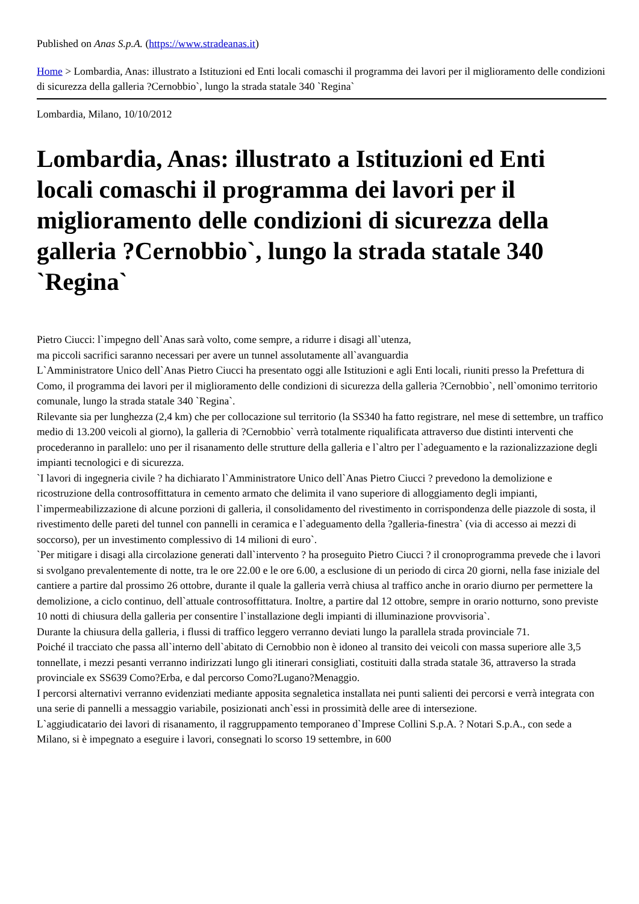Published on Anas S.p.A. (https://www.stradeanas.it)
Home > Lombardia, Anas: illustrato a Istituzioni ed Enti locali comaschi il programma dei lavori per il miglioramento delle condizioni di sicurezza della galleria ?Cernobbio`, lungo la strada statale 340 `Regina`
Lombardia, Milano, 10/10/2012
Lombardia, Anas: illustrato a Istituzioni ed Enti locali comaschi il programma dei lavori per il miglioramento delle condizioni di sicurezza della galleria ?Cernobbio`, lungo la strada statale 340 `Regina`
Pietro Ciucci: l`impegno dell`Anas sarà volto, come sempre, a ridurre i disagi all`utenza,
ma piccoli sacrifici saranno necessari per avere un tunnel assolutamente all`avanguardia
L`Amministratore Unico dell`Anas Pietro Ciucci ha presentato oggi alle Istituzioni e agli Enti locali, riuniti presso la Prefettura di Como, il programma dei lavori per il miglioramento delle condizioni di sicurezza della galleria ?Cernobbio`, nell`omonimo territorio comunale, lungo la strada statale 340 `Regina`.
Rilevante sia per lunghezza (2,4 km) che per collocazione sul territorio (la SS340 ha fatto registrare, nel mese di settembre, un traffico medio di 13.200 veicoli al giorno), la galleria di ?Cernobbio` verrà totalmente riqualificata attraverso due distinti interventi che procederanno in parallelo: uno per il risanamento delle strutture della galleria e l`altro per l`adeguamento e la razionalizzazione degli impianti tecnologici e di sicurezza.
`I lavori di ingegneria civile ? ha dichiarato l`Amministratore Unico dell`Anas Pietro Ciucci ? prevedono la demolizione e ricostruzione della controsoffittatura in cemento armato che delimita il vano superiore di alloggiamento degli impianti, l`impermeabilizzazione di alcune porzioni di galleria, il consolidamento del rivestimento in corrispondenza delle piazzole di sosta, il rivestimento delle pareti del tunnel con pannelli in ceramica e l`adeguamento della ?galleria-finestra` (via di accesso ai mezzi di soccorso), per un investimento complessivo di 14 milioni di euro`.
`Per mitigare i disagi alla circolazione generati dall`intervento ? ha proseguito Pietro Ciucci ? il cronoprogramma prevede che i lavori si svolgano prevalentemente di notte, tra le ore 22.00 e le ore 6.00, a esclusione di un periodo di circa 20 giorni, nella fase iniziale del cantiere a partire dal prossimo 26 ottobre, durante il quale la galleria verrà chiusa al traffico anche in orario diurno per permettere la demolizione, a ciclo continuo, dell`attuale controsoffittatura. Inoltre, a partire dal 12 ottobre, sempre in orario notturno, sono previste 10 notti di chiusura della galleria per consentire l`installazione degli impianti di illuminazione provvisoria`.
Durante la chiusura della galleria, i flussi di traffico leggero verranno deviati lungo la parallela strada provinciale 71.
Poiché il tracciato che passa all`interno dell`abitato di Cernobbio non è idoneo al transito dei veicoli con massa superiore alle 3,5 tonnellate, i mezzi pesanti verranno indirizzati lungo gli itinerari consigliati, costituiti dalla strada statale 36, attraverso la strada provinciale ex SS639 Como?Erba, e dal percorso Como?Lugano?Menaggio.
I percorsi alternativi verranno evidenziati mediante apposita segnaletica installata nei punti salienti dei percorsi e verrà integrata con una serie di pannelli a messaggio variabile, posizionati anch`essi in prossimità delle aree di intersezione.
L`aggiudicatario dei lavori di risanamento, il raggruppamento temporaneo d`Imprese Collini S.p.A. ? Notari S.p.A., con sede a Milano, si è impegnato a eseguire i lavori, consegnati lo scorso 19 settembre, in 600